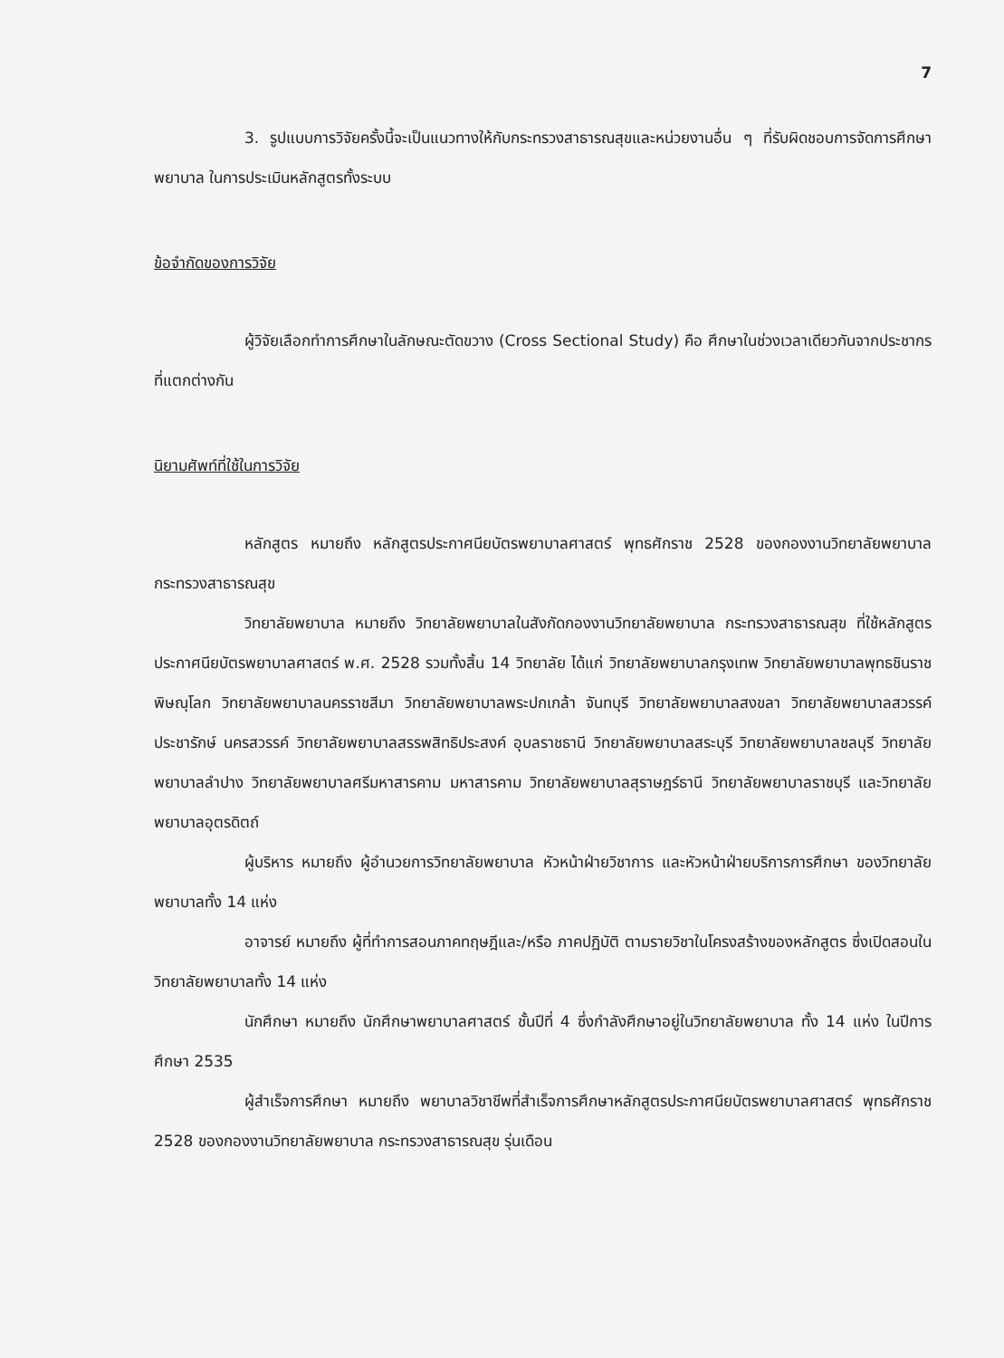7
3. รูปแบบการวิจัยครั้งนี้จะเป็นแนวทางให้กับกระทรวงสาธารณสุขและหน่วยงานอื่น ๆ ที่รับผิดชอบการจัดการศึกษาพยาบาล ในการประเมินหลักสูตรทั้งระบบ
ข้อจำกัดของการวิจัย
ผู้วิจัยเลือกทำการศึกษาในลักษณะตัดขวาง (Cross Sectional Study) คือ ศึกษาในช่วงเวลาเดียวกันจากประชากรที่แตกต่างกัน
นิยามศัพท์ที่ใช้ในการวิจัย
หลักสูตร หมายถึง หลักสูตรประกาศนียบัตรพยาบาลศาสตร์ พุทธศักราช 2528 ของกองงานวิทยาลัยพยาบาล กระทรวงสาธารณสุข
วิทยาลัยพยาบาล หมายถึง วิทยาลัยพยาบาลในสังกัดกองงานวิทยาลัยพยาบาล กระทรวงสาธารณสุข ที่ใช้หลักสูตรประกาศนียบัตรพยาบาลศาสตร์ พ.ศ. 2528 รวมทั้งสิ้น 14 วิทยาลัย ได้แก่ วิทยาลัยพยาบาลกรุงเทพ วิทยาลัยพยาบาลพุทธชินราช พิษณุโลก วิทยาลัยพยาบาลนครราชสีมา วิทยาลัยพยาบาลพระปกเกล้า จันทบุรี วิทยาลัยพยาบาลสงขลา วิทยาลัยพยาบาลสวรรค์ประชารักษ์ นครสวรรค์ วิทยาลัยพยาบาลสรรพสิทธิประสงค์ อุบลราชธานี วิทยาลัยพยาบาลสระบุรี วิทยาลัยพยาบาลชลบุรี วิทยาลัยพยาบาลลำปาง วิทยาลัยพยาบาลศรีมหาสารคาม มหาสารคาม วิทยาลัยพยาบาลสุราษฎร์ธานี วิทยาลัยพยาบาลราชบุรี และวิทยาลัยพยาบาลอุตรดิตถ์
ผู้บริหาร หมายถึง ผู้อำนวยการวิทยาลัยพยาบาล หัวหน้าฝ่ายวิชาการ และหัวหน้าฝ่ายบริการการศึกษา ของวิทยาลัยพยาบาลทั้ง 14 แห่ง
อาจารย์ หมายถึง ผู้ที่ทำการสอนภาคทฤษฎีและ/หรือ ภาคปฏิบัติ ตามรายวิชาในโครงสร้างของหลักสูตร ซึ่งเปิดสอนในวิทยาลัยพยาบาลทั้ง 14 แห่ง
นักศึกษา หมายถึง นักศึกษาพยาบาลศาสตร์ ชั้นปีที่ 4 ซึ่งกำลังศึกษาอยู่ในวิทยาลัยพยาบาล ทั้ง 14 แห่ง ในปีการศึกษา 2535
ผู้สำเร็จการศึกษา หมายถึง พยาบาลวิชาชีพที่สำเร็จการศึกษาหลักสูตรประกาศนียบัตรพยาบาลศาสตร์ พุทธศักราช 2528 ของกองงานวิทยาลัยพยาบาล กระทรวงสาธารณสุข รุ่นเดือน